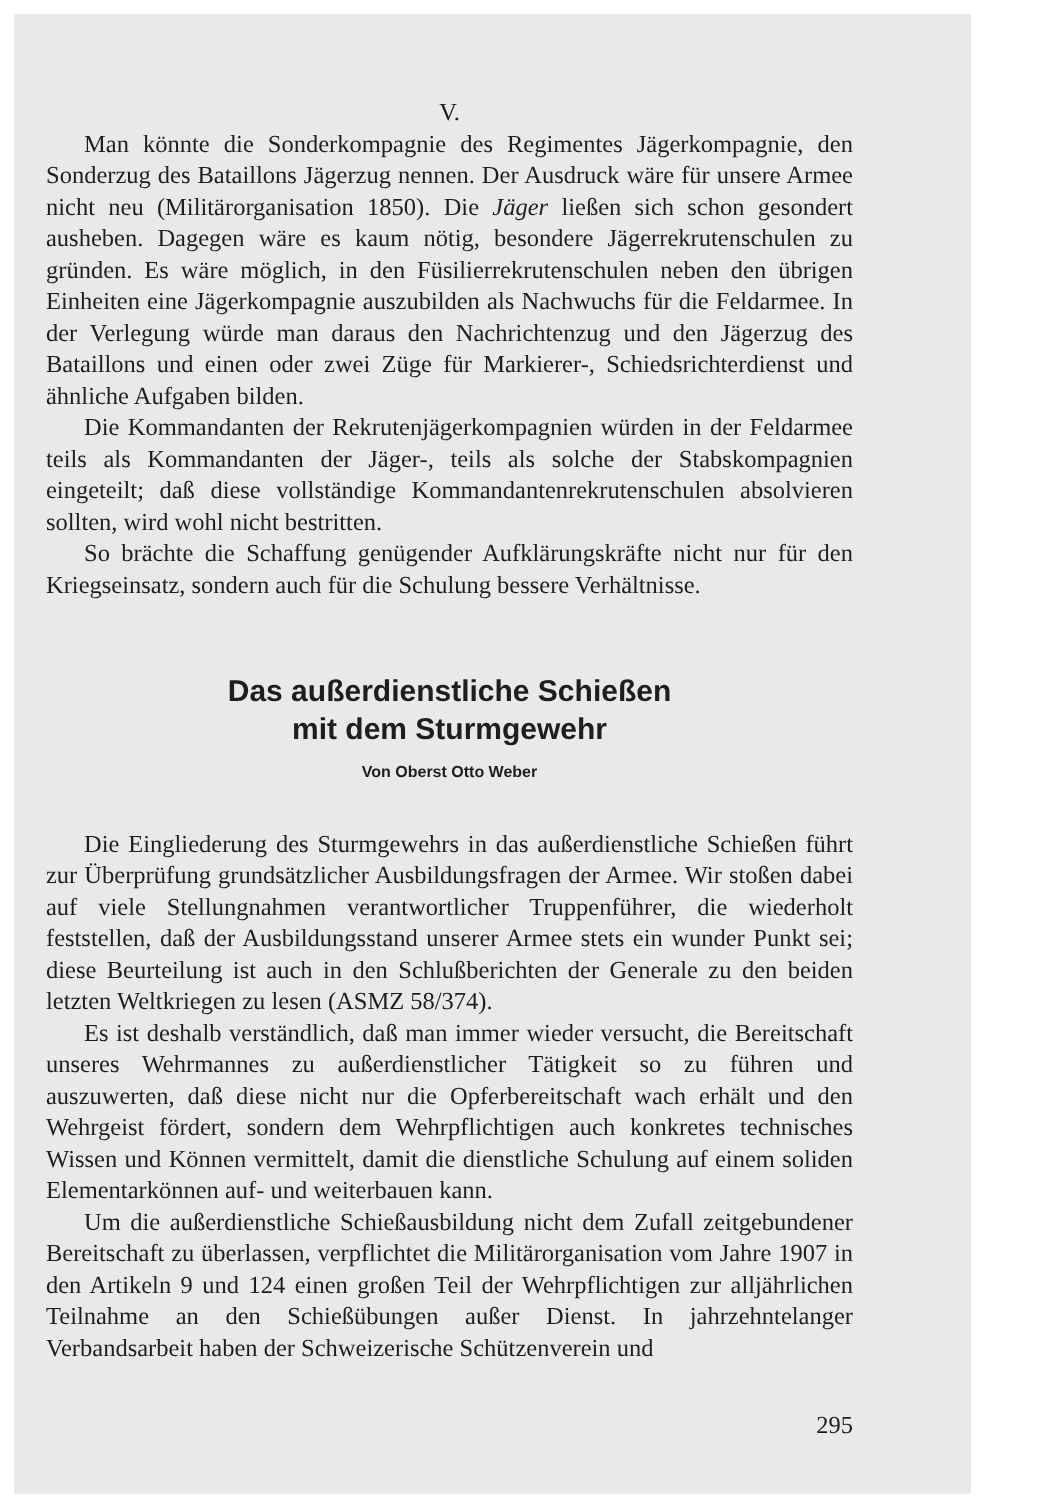V.
Man könnte die Sonderkompagnie des Regimentes Jägerkompagnie, den Sonderzug des Bataillons Jägerzug nennen. Der Ausdruck wäre für unsere Armee nicht neu (Militärorganisation 1850). Die Jäger ließen sich schon gesondert ausheben. Dagegen wäre es kaum nötig, besondere Jägerrekrutenschulen zu gründen. Es wäre möglich, in den Füsilierrekrutenschulen neben den übrigen Einheiten eine Jägerkompagnie auszubilden als Nachwuchs für die Feldarmee. In der Verlegung würde man daraus den Nachrichtenzug und den Jägerzug des Bataillons und einen oder zwei Züge für Markierer-, Schiedsrichterdienst und ähnliche Aufgaben bilden.
Die Kommandanten der Rekrutenjägerkompagnien würden in der Feldarmee teils als Kommandanten der Jäger-, teils als solche der Stabskompagnien eingeteilt; daß diese vollständige Kommandantenrekrutenschulen absolvieren sollten, wird wohl nicht bestritten.
So brächte die Schaffung genügender Aufklärungskräfte nicht nur für den Kriegseinsatz, sondern auch für die Schulung bessere Verhältnisse.
Das außerdienstliche Schießen
mit dem Sturmgewehr
Von Oberst Otto Weber
Die Eingliederung des Sturmgewehrs in das außerdienstliche Schießen führt zur Überprüfung grundsätzlicher Ausbildungsfragen der Armee. Wir stoßen dabei auf viele Stellungnahmen verantwortlicher Truppenführer, die wiederholt feststellen, daß der Ausbildungsstand unserer Armee stets ein wunder Punkt sei; diese Beurteilung ist auch in den Schlußberichten der Generale zu den beiden letzten Weltkriegen zu lesen (ASMZ 58/374).
Es ist deshalb verständlich, daß man immer wieder versucht, die Bereitschaft unseres Wehrmannes zu außerdienstlicher Tätigkeit so zu führen und auszuwerten, daß diese nicht nur die Opferbereitschaft wach erhält und den Wehrgeist fördert, sondern dem Wehrpflichtigen auch konkretes technisches Wissen und Können vermittelt, damit die dienstliche Schulung auf einem soliden Elementarkönnen auf- und weiterbauen kann.
Um die außerdienstliche Schießausbildung nicht dem Zufall zeitgebundener Bereitschaft zu überlassen, verpflichtet die Militärorganisation vom Jahre 1907 in den Artikeln 9 und 124 einen großen Teil der Wehrpflichtigen zur alljährlichen Teilnahme an den Schießübungen außer Dienst. In jahrzehntelanger Verbandsarbeit haben der Schweizerische Schützenverein und
295